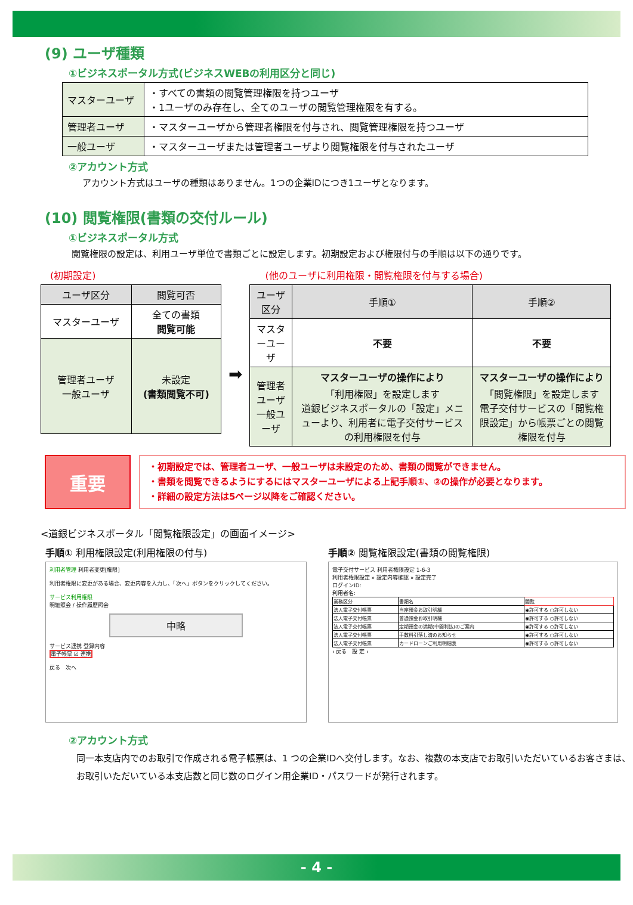(9) ユーザ種類
①ビジネスポータル方式(ビジネスWEBの利用区分と同じ)
| マスターユーザ | ・すべての書類の閲覧管理権限を持つユーザ ・1ユーザのみ存在し、全てのユーザの閲覧管理権限を有する。 |
| 管理者ユーザ | ・マスターユーザから管理者権限を付与され、閲覧管理権限を持つユーザ |
| 一般ユーザ | ・マスターユーザまたは管理者ユーザより閲覧権限を付与されたユーザ |
②アカウント方式
アカウント方式はユーザの種類はありません。1つの企業IDにつき1ユーザとなります。
(10) 閲覧権限(書類の交付ルール)
①ビジネスポータル方式
閲覧権限の設定は、利用ユーザ単位で書類ごとに設定します。初期設定および権限付与の手順は以下の通りです。
(初期設定)
| ユーザ区分 | 閲覧可否 |
| --- | --- |
| マスターユーザ | 全ての書類 閲覧可能 |
| 管理者ユーザ 一般ユーザ | 未設定 (書類閲覧不可) |
➡
(他のユーザに利用権限・閲覧権限を付与する場合)
| ユーザ区分 | 手順① | 手順② |
| --- | --- | --- |
| マスターユーザ | 不要 | 不要 |
| 管理者ユーザ 一般ユーザ | マスターユーザの操作により 「利用権限」を設定します 道銀ビジネスポータルの「設定」メニューより、利用者に電子交付サービスの利用権限を付与 | マスターユーザの操作により 「閲覧権限」を設定します 電子交付サービスの「閲覧権限設定」から帳票ごとの閲覧権限を付与 |
重要
・初期設定では、管理者ユーザ、一般ユーザは未設定のため、書類の閲覧ができません。
・書類を閲覧できるようにするにはマスターユーザによる上記手順①、②の操作が必要となります。
・詳細の設定方法は5ページ以降をご確認ください。
<道銀ビジネスポータル「閲覧権限設定」の画面イメージ>
手順① 利用権限設定(利用権限の付与)
利用者管理 利用者変更[権限]
利用者権限に変更がある場合、変更内容を入力し、「次へ」ボタンをクリックしてください。
サービス利用権限
明細照会 / 操作履歴照会
中略
サービス連携 登録内容
電子帳票 ☑ 連携
戻る　次へ
手順② 閲覧権限設定(書類の閲覧権限)
電子交付サービス 利用者権限設定 1-6-3
利用者権限設定 » 設定内容確認 » 設定完了
ログインID:
利用者名:
| 業務区分 | 書類名 | 閲覧 |
| 法人電子交付帳票 | 当座預金お取引明細 | ◉許可する ○許可しない |
| 法人電子交付帳票 | 普通預金お取引明細 | ◉許可する ○許可しない |
| 法人電子交付帳票 | 定期預金の満期(中間利払)のご案内 | ◉許可する ○許可しない |
| 法人電子交付帳票 | 手数料引落し済のお知らせ | ◉許可する ○許可しない |
| 法人電子交付帳票 | カードローンご利用明細表 | ◉許可する ○許可しない |
‹ 戻る　設 定 ›
②アカウント方式
同一本支店内でのお取引で作成される電子帳票は、1 つの企業IDへ交付します。なお、複数の本支店でお取引いただいているお客さまは、お取引いただいている本支店数と同じ数のログイン用企業ID・パスワードが発行されます。
- 4 -